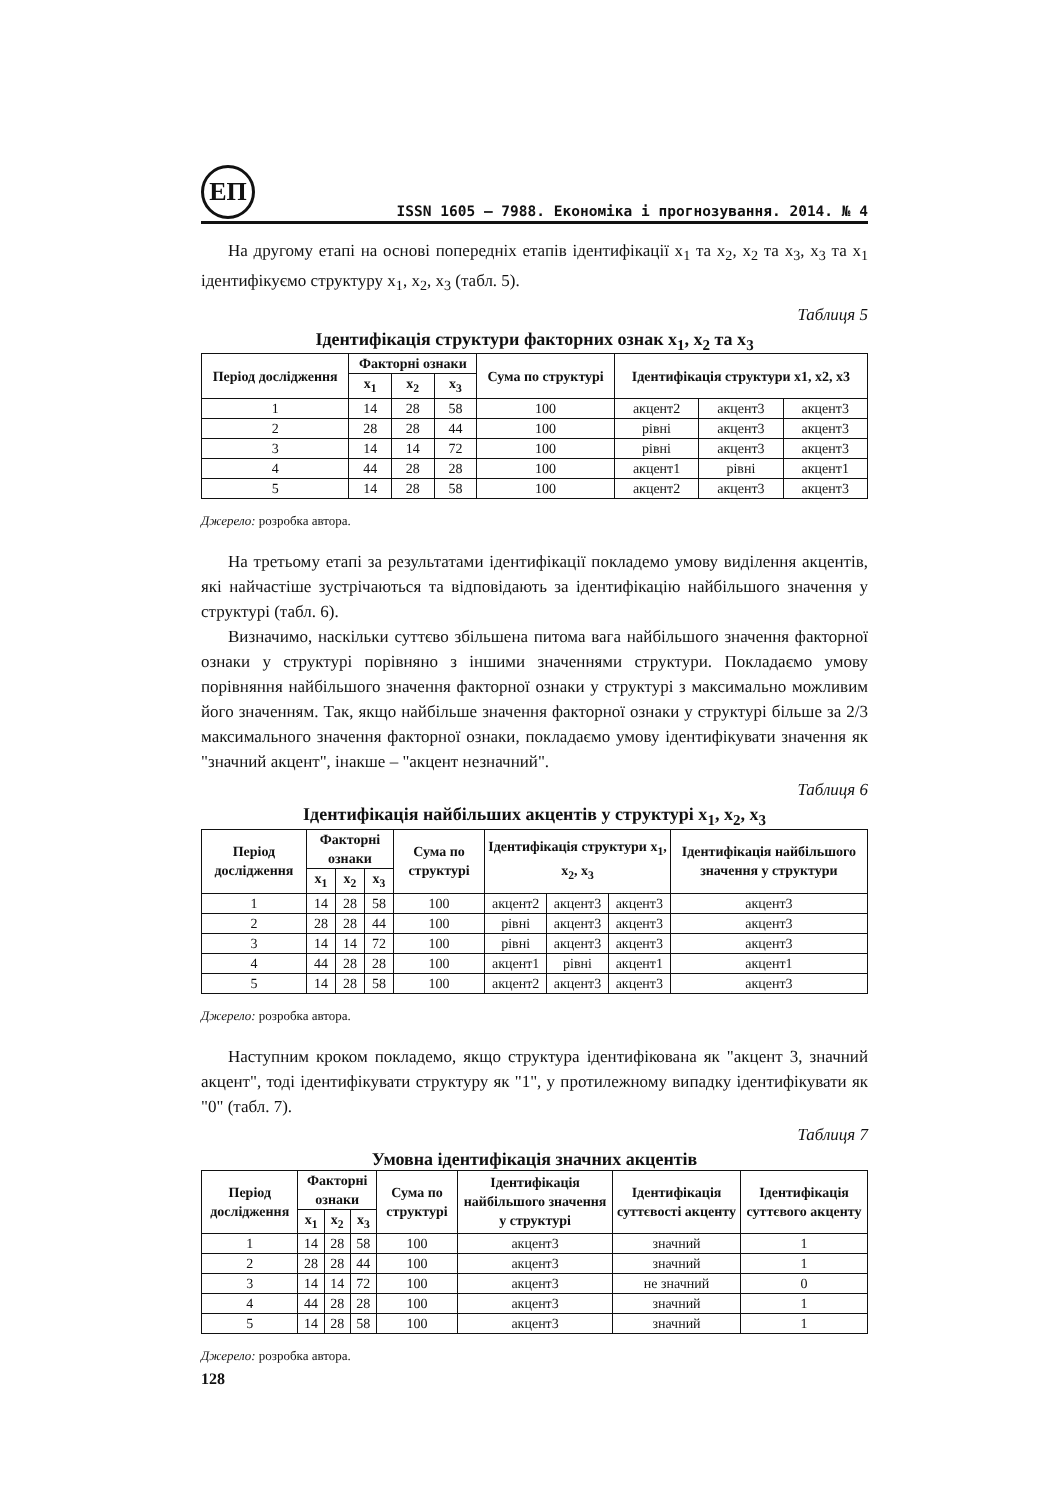ЕП
ISSN 1605 – 7988. Економіка і прогнозування. 2014. № 4
На другому етапі на основі попередніх етапів ідентифікації x<sub>1</sub> та x<sub>2</sub>, x<sub>2</sub> та x<sub>3</sub>, x<sub>3</sub> та x<sub>1</sub> ідентифікуємо структуру x<sub>1</sub>, x<sub>2</sub>, x<sub>3</sub> (табл. 5).
Таблиця 5
Ідентифікація структури факторних ознак x<sub>1</sub>, x<sub>2</sub> та x<sub>3</sub>
| Період дослідження | Факторні ознаки | | | Сума по структурі | Ідентифікація структури x1, x2, x3 | | |
| --- | --- | --- | --- | --- | --- | --- | --- |
| | x<sub>1</sub> | x<sub>2</sub> | x<sub>3</sub> | | | | |
| 1 | 14 | 28 | 58 | 100 | акцент2 | акцент3 | акцент3 |
| 2 | 28 | 28 | 44 | 100 | рівні | акцент3 | акцент3 |
| 3 | 14 | 14 | 72 | 100 | рівні | акцент3 | акцент3 |
| 4 | 44 | 28 | 28 | 100 | акцент1 | рівні | акцент1 |
| 5 | 14 | 28 | 58 | 100 | акцент2 | акцент3 | акцент3 |
Джерело: розробка автора.
На третьому етапі за результатами ідентифікації покладемо умову виділення акцентів, які найчастіше зустрічаються та відповідають за ідентифікацію найбільшого значення у структурі (табл. 6).
Визначимо, наскільки суттєво збільшена питома вага найбільшого значення факторної ознаки у структурі порівняно з іншими значеннями структури. Покладаємо умову порівняння найбільшого значення факторної ознаки у структурі з максимально можливим його значенням. Так, якщо найбільше значення факторної ознаки у структурі більше за 2/3 максимального значення факторної ознаки, покладаємо умову ідентифікувати значення як "значний акцент", інакше – "акцент незначний".
Таблиця 6
Ідентифікація найбільших акцентів у структурі x<sub>1</sub>, x<sub>2</sub>, x<sub>3</sub>
| Період дослідження | Факторні ознаки | | | Сума по структурі | Ідентифікація структури x<sub>1</sub>, x<sub>2</sub>, x<sub>3</sub> | | | Ідентифікація найбільшого значення у структури |
| --- | --- | --- | --- | --- | --- | --- | --- | --- |
| | x<sub>1</sub> | x<sub>2</sub> | x<sub>3</sub> | | | | | |
| 1 | 14 | 28 | 58 | 100 | акцент2 | акцент3 | акцент3 | акцент3 |
| 2 | 28 | 28 | 44 | 100 | рівні | акцент3 | акцент3 | акцент3 |
| 3 | 14 | 14 | 72 | 100 | рівні | акцент3 | акцент3 | акцент3 |
| 4 | 44 | 28 | 28 | 100 | акцент1 | рівні | акцент1 | акцент1 |
| 5 | 14 | 28 | 58 | 100 | акцент2 | акцент3 | акцент3 | акцент3 |
Джерело: розробка автора.
Наступним кроком покладемо, якщо структура ідентифікована як "акцент 3, значний акцент", тоді ідентифікувати структуру як "1", у протилежному випадку ідентифікувати як "0" (табл. 7).
Таблиця 7
Умовна ідентифікація значних акцентів
| Період дослідження | Факторні ознаки | | | Сума по структурі | Ідентифікація найбільшого значення у структурі | Ідентифікація суттєвості акценту | Ідентифікація суттєвого акценту |
| --- | --- | --- | --- | --- | --- | --- | --- |
| | x<sub>1</sub> | x<sub>2</sub> | x<sub>3</sub> | | | | |
| 1 | 14 | 28 | 58 | 100 | акцент3 | значний | 1 |
| 2 | 28 | 28 | 44 | 100 | акцент3 | значний | 1 |
| 3 | 14 | 14 | 72 | 100 | акцент3 | не значний | 0 |
| 4 | 44 | 28 | 28 | 100 | акцент3 | значний | 1 |
| 5 | 14 | 28 | 58 | 100 | акцент3 | значний | 1 |
Джерело: розробка автора.
128